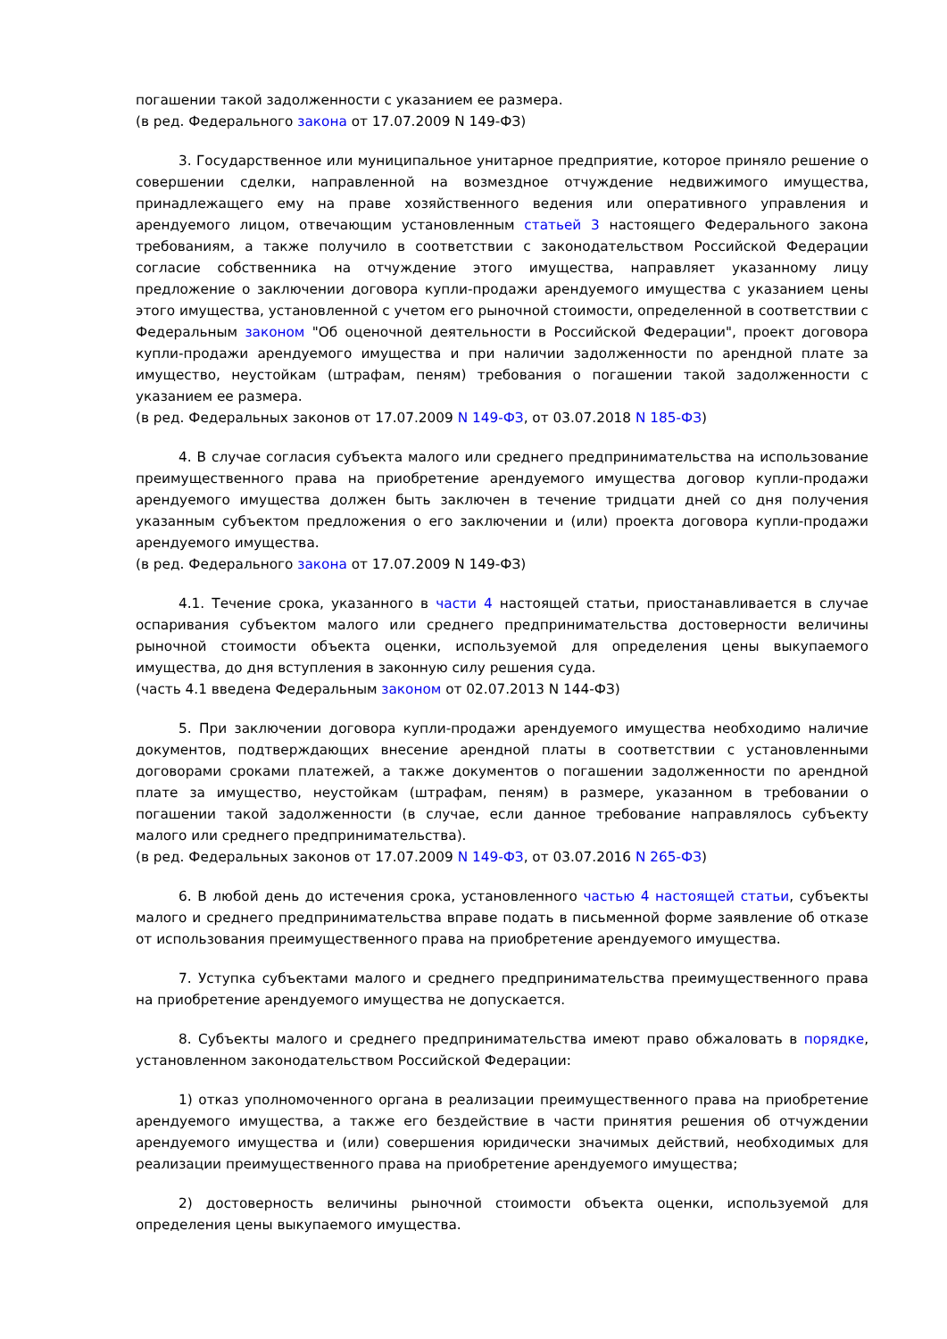погашении такой задолженности с указанием ее размера.
(в ред. Федерального закона от 17.07.2009 N 149-ФЗ)
3. Государственное или муниципальное унитарное предприятие, которое приняло решение о совершении сделки, направленной на возмездное отчуждение недвижимого имущества, принадлежащего ему на праве хозяйственного ведения или оперативного управления и арендуемого лицом, отвечающим установленным статьей 3 настоящего Федерального закона требованиям, а также получило в соответствии с законодательством Российской Федерации согласие собственника на отчуждение этого имущества, направляет указанному лицу предложение о заключении договора купли-продажи арендуемого имущества с указанием цены этого имущества, установленной с учетом его рыночной стоимости, определенной в соответствии с Федеральным законом "Об оценочной деятельности в Российской Федерации", проект договора купли-продажи арендуемого имущества и при наличии задолженности по арендной плате за имущество, неустойкам (штрафам, пеням) требования о погашении такой задолженности с указанием ее размера.
(в ред. Федеральных законов от 17.07.2009 N 149-ФЗ, от 03.07.2018 N 185-ФЗ)
4. В случае согласия субъекта малого или среднего предпринимательства на использование преимущественного права на приобретение арендуемого имущества договор купли-продажи арендуемого имущества должен быть заключен в течение тридцати дней со дня получения указанным субъектом предложения о его заключении и (или) проекта договора купли-продажи арендуемого имущества.
(в ред. Федерального закона от 17.07.2009 N 149-ФЗ)
4.1. Течение срока, указанного в части 4 настоящей статьи, приостанавливается в случае оспаривания субъектом малого или среднего предпринимательства достоверности величины рыночной стоимости объекта оценки, используемой для определения цены выкупаемого имущества, до дня вступления в законную силу решения суда.
(часть 4.1 введена Федеральным законом от 02.07.2013 N 144-ФЗ)
5. При заключении договора купли-продажи арендуемого имущества необходимо наличие документов, подтверждающих внесение арендной платы в соответствии с установленными договорами сроками платежей, а также документов о погашении задолженности по арендной плате за имущество, неустойкам (штрафам, пеням) в размере, указанном в требовании о погашении такой задолженности (в случае, если данное требование направлялось субъекту малого или среднего предпринимательства).
(в ред. Федеральных законов от 17.07.2009 N 149-ФЗ, от 03.07.2016 N 265-ФЗ)
6. В любой день до истечения срока, установленного частью 4 настоящей статьи, субъекты малого и среднего предпринимательства вправе подать в письменной форме заявление об отказе от использования преимущественного права на приобретение арендуемого имущества.
7. Уступка субъектами малого и среднего предпринимательства преимущественного права на приобретение арендуемого имущества не допускается.
8. Субъекты малого и среднего предпринимательства имеют право обжаловать в порядке, установленном законодательством Российской Федерации:
1) отказ уполномоченного органа в реализации преимущественного права на приобретение арендуемого имущества, а также его бездействие в части принятия решения об отчуждении арендуемого имущества и (или) совершения юридически значимых действий, необходимых для реализации преимущественного права на приобретение арендуемого имущества;
2) достоверность величины рыночной стоимости объекта оценки, используемой для определения цены выкупаемого имущества.